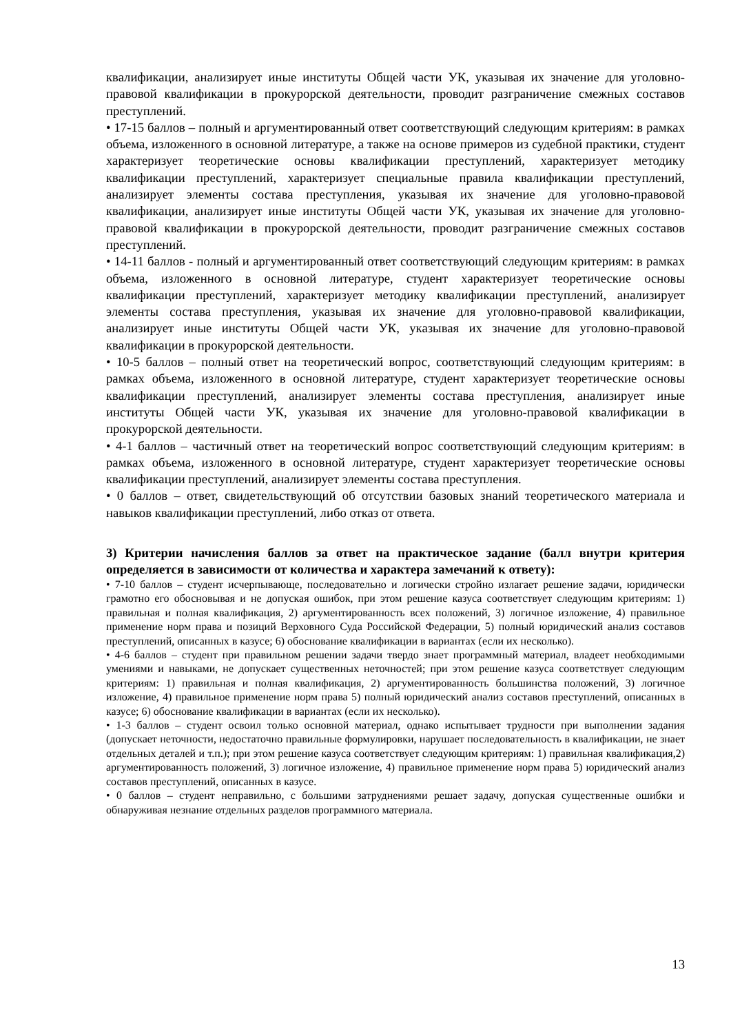квалификации, анализирует иные институты Общей части УК, указывая их значение для уголовно-правовой квалификации в прокурорской деятельности, проводит разграничение смежных составов преступлений.
• 17-15 баллов – полный и аргументированный ответ соответствующий следующим критериям: в рамках объема, изложенного в основной литературе, а также на основе примеров из судебной практики, студент характеризует теоретические основы квалификации преступлений, характеризует методику квалификации преступлений, характеризует специальные правила квалификации преступлений, анализирует элементы состава преступления, указывая их значение для уголовно-правовой квалификации, анализирует иные институты Общей части УК, указывая их значение для уголовно-правовой квалификации в прокурорской деятельности, проводит разграничение смежных составов преступлений.
• 14-11 баллов - полный и аргументированный ответ соответствующий следующим критериям: в рамках объема, изложенного в основной литературе, студент характеризует теоретические основы квалификации преступлений, характеризует методику квалификации преступлений, анализирует элементы состава преступления, указывая их значение для уголовно-правовой квалификации, анализирует иные институты Общей части УК, указывая их значение для уголовно-правовой квалификации в прокурорской деятельности.
• 10-5 баллов – полный ответ на теоретический вопрос, соответствующий следующим критериям: в рамках объема, изложенного в основной литературе, студент характеризует теоретические основы квалификации преступлений, анализирует элементы состава преступления, анализирует иные институты Общей части УК, указывая их значение для уголовно-правовой квалификации в прокурорской деятельности.
• 4-1 баллов – частичный ответ на теоретический вопрос соответствующий следующим критериям: в рамках объема, изложенного в основной литературе, студент характеризует теоретические основы квалификации преступлений, анализирует элементы состава преступления.
• 0 баллов – ответ, свидетельствующий об отсутствии базовых знаний теоретического материала и навыков квалификации преступлений, либо отказ от ответа.
3) Критерии начисления баллов за ответ на практическое задание (балл внутри критерия определяется в зависимости от количества и характера замечаний к ответу):
• 7-10 баллов – студент исчерпывающе, последовательно и логически стройно излагает решение задачи, юридически грамотно его обосновывая и не допуская ошибок, при этом решение казуса соответствует следующим критериям: 1) правильная и полная квалификация, 2) аргументированность всех положений, 3) логичное изложение, 4) правильное применение норм права и позиций Верховного Суда Российской Федерации, 5) полный юридический анализ составов преступлений, описанных в казусе; 6) обоснование квалификации в вариантах (если их несколько).
• 4-6 баллов – студент при правильном решении задачи твердо знает программный материал, владеет необходимыми умениями и навыками, не допускает существенных неточностей; при этом решение казуса соответствует следующим критериям: 1) правильная и полная квалификация, 2) аргументированность большинства положений, 3) логичное изложение, 4) правильное применение норм права 5) полный юридический анализ составов преступлений, описанных в казусе; 6) обоснование квалификации в вариантах (если их несколько).
• 1-3 баллов – студент освоил только основной материал, однако испытывает трудности при выполнении задания (допускает неточности, недостаточно правильные формулировки, нарушает последовательность в квалификации, не знает отдельных деталей и т.п.); при этом решение казуса соответствует следующим критериям: 1) правильная квалификация,2) аргументированность положений, 3) логичное изложение, 4) правильное применение норм права 5) юридический анализ составов преступлений, описанных в казусе.
• 0 баллов – студент неправильно, с большими затруднениями решает задачу, допуская существенные ошибки и обнаруживая незнание отдельных разделов программного материала.
13